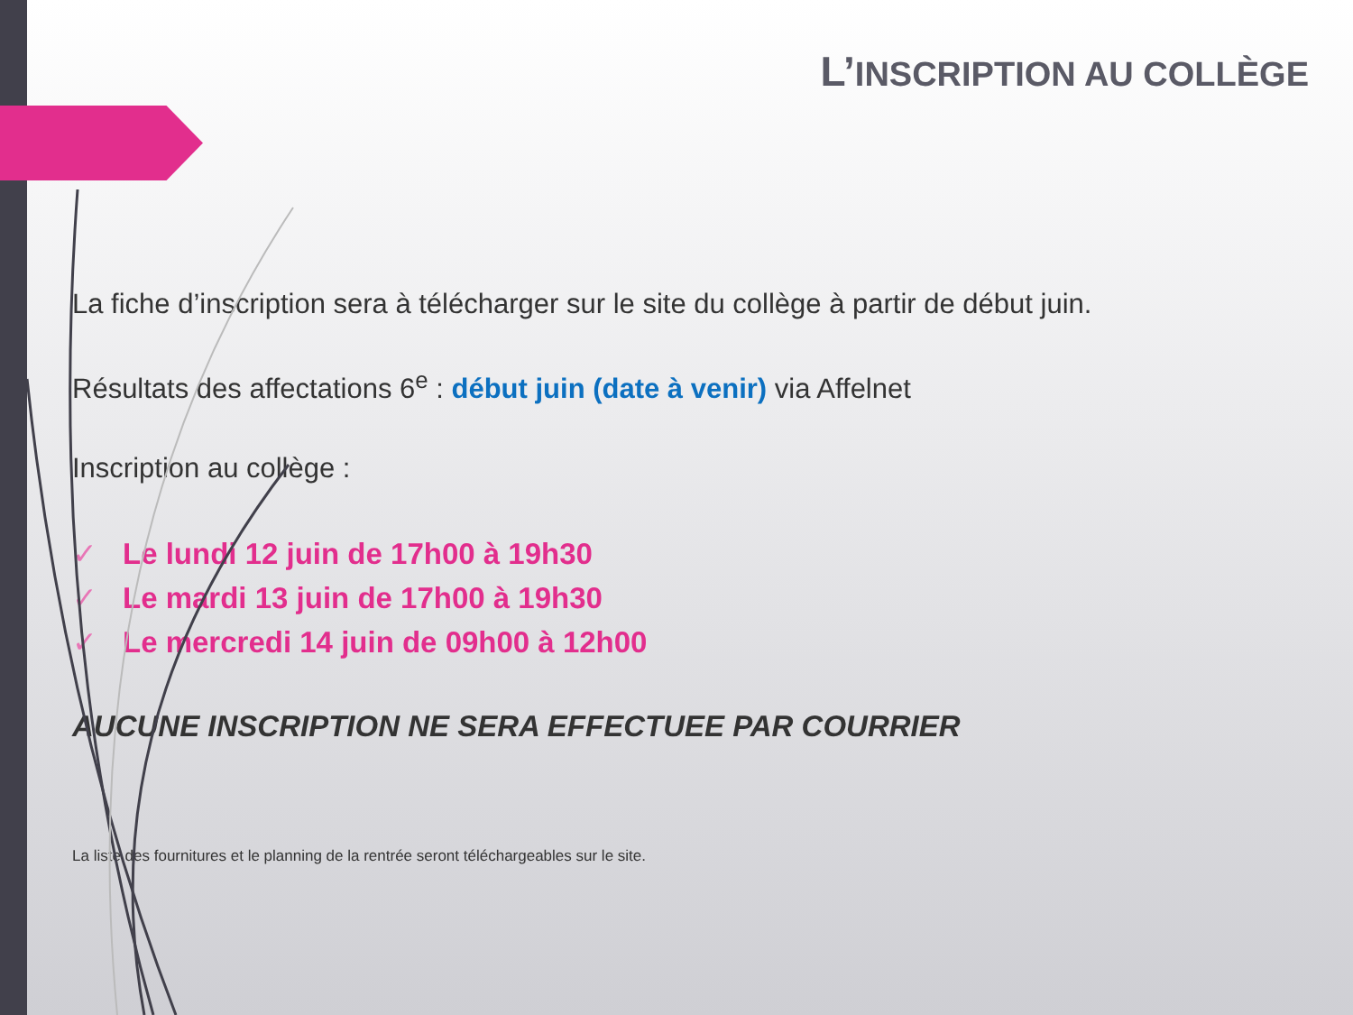L’INSCRIPTION AU COLLÈGE
La fiche d’inscription sera à télécharger sur le site du collège à partir de début juin.
Résultats des affectations 6<sup>e</sup> : début juin (date à venir) via Affelnet
Inscription au collège :
✓ Le lundi 12 juin de 17h00 à 19h30
✓ Le mardi 13 juin de 17h00 à 19h30
✓ Le mercredi 14 juin de 09h00 à 12h00
AUCUNE INSCRIPTION NE SERA EFFECTUEE PAR COURRIER
La liste des fournitures et le planning de la rentrée seront téléchargeables sur le site.